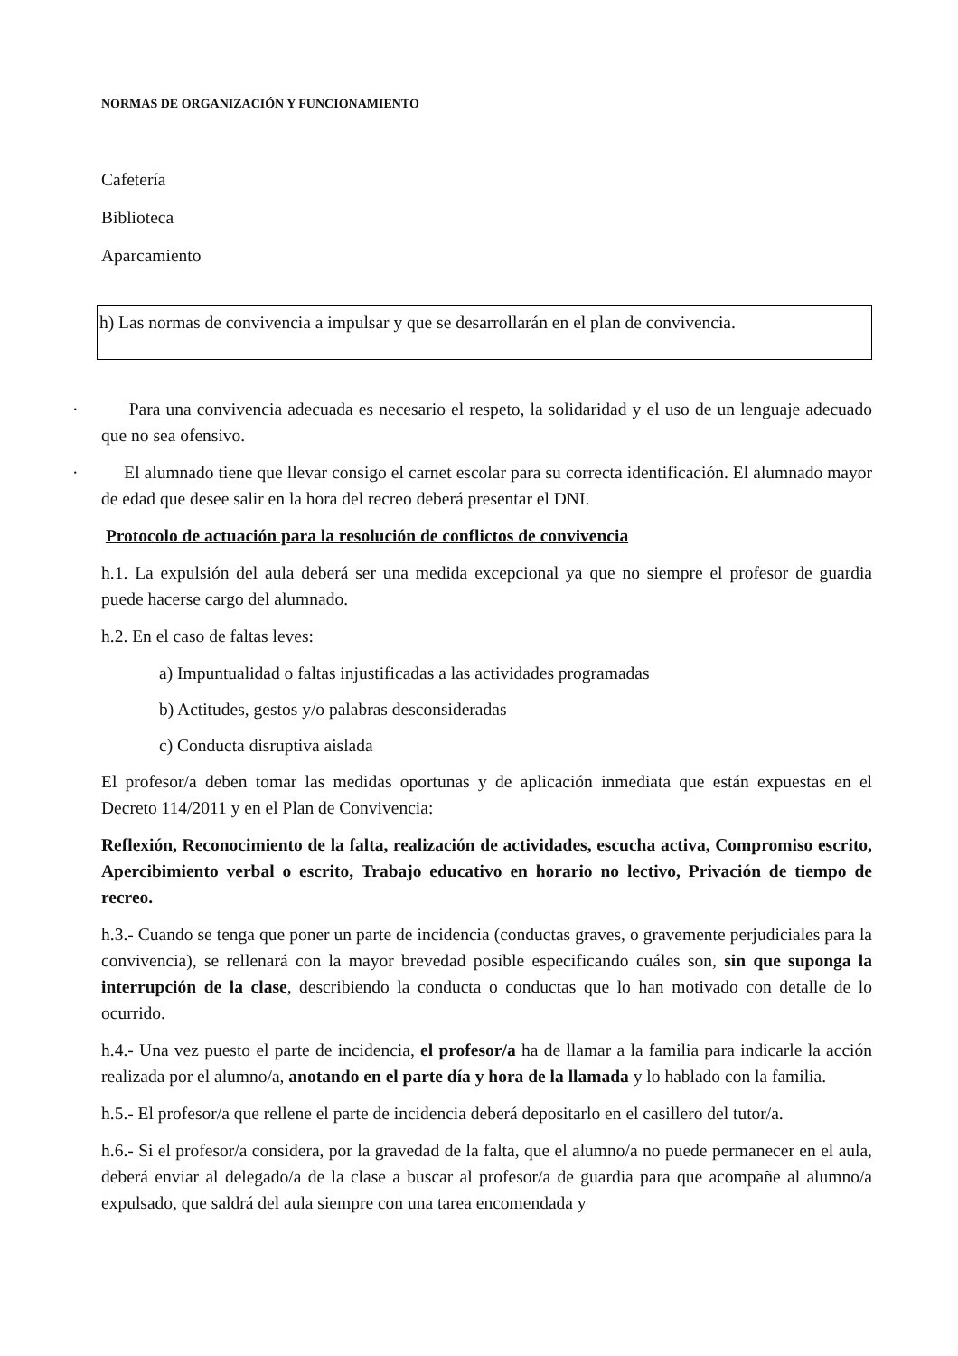NORMAS DE ORGANIZACIÓN Y FUNCIONAMIENTO
Cafetería
Biblioteca
Aparcamiento
h) Las normas de convivencia a impulsar y que se desarrollarán en el plan de convivencia.
· Para una convivencia adecuada es necesario el respeto, la solidaridad y el uso de un lenguaje adecuado que no sea ofensivo.
· El alumnado tiene que llevar consigo el carnet escolar para su correcta identificación. El alumnado mayor de edad que desee salir en la hora del recreo deberá presentar el DNI.
Protocolo de actuación para la resolución de conflictos de convivencia
h.1. La expulsión del aula deberá ser una medida excepcional ya que no siempre el profesor de guardia puede hacerse cargo del alumnado.
h.2. En el caso de faltas leves:
a) Impuntualidad o faltas injustificadas a las actividades programadas
b) Actitudes, gestos y/o palabras desconsideradas
c) Conducta disruptiva aislada
El profesor/a deben tomar las medidas oportunas y de aplicación inmediata que están expuestas en el Decreto 114/2011 y en el Plan de Convivencia:
Reflexión, Reconocimiento de la falta, realización de actividades, escucha activa, Compromiso escrito, Apercibimiento verbal o escrito, Trabajo educativo en horario no lectivo, Privación de tiempo de recreo.
h.3.- Cuando se tenga que poner un parte de incidencia (conductas graves, o gravemente perjudiciales para la convivencia), se rellenará con la mayor brevedad posible especificando cuáles son, sin que suponga la interrupción de la clase, describiendo la conducta o conductas que lo han motivado con detalle de lo ocurrido.
h.4.- Una vez puesto el parte de incidencia, el profesor/a ha de llamar a la familia para indicarle la acción realizada por el alumno/a, anotando en el parte día y hora de la llamada y lo hablado con la familia.
h.5.- El profesor/a que rellene el parte de incidencia deberá depositarlo en el casillero del tutor/a.
h.6.- Si el profesor/a considera, por la gravedad de la falta, que el alumno/a no puede permanecer en el aula, deberá enviar al delegado/a de la clase a buscar al profesor/a de guardia para que acompañe al alumno/a expulsado, que saldrá del aula siempre con una tarea encomendada y